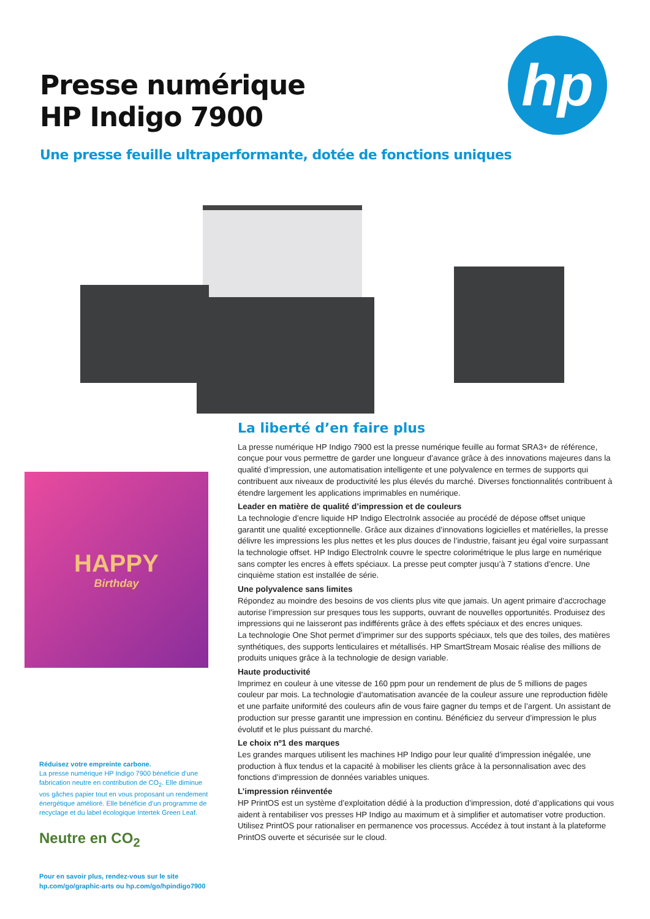Presse numérique
HP Indigo 7900
hp
Une presse feuille ultraperformante, dotée de fonctions uniques
HAPPY
Birthday
Réduisez votre empreinte carbone.
La presse numérique HP Indigo 7900 bénéficie d’une fabrication neutre en contribution de CO<sub>2</sub>. Elle diminue vos gâches papier tout en vous proposant un rendement énergétique amélioré. Elle bénéficie d’un programme de recyclage et du label écologique Intertek Green Leaf.
Neutre en CO<sub>2</sub>
Pour en savoir plus, rendez-vous sur le site
hp.com/go/graphic-arts ou hp.com/go/hpindigo7900
La liberté d’en faire plus
La presse numérique HP Indigo 7900 est la presse numérique feuille au format SRA3+ de référence, conçue pour vous permettre de garder une longueur d’avance grâce à des innovations majeures dans la qualité d’impression, une automatisation intelligente et une polyvalence en termes de supports qui contribuent aux niveaux de productivité les plus élevés du marché. Diverses fonctionnalités contribuent à étendre largement les applications imprimables en numérique.
Leader en matière de qualité d’impression et de couleurs
La technologie d’encre liquide HP Indigo ElectroInk associée au procédé de dépose offset unique garantit une qualité exceptionnelle. Grâce aux dizaines d’innovations logicielles et matérielles, la presse délivre les impressions les plus nettes et les plus douces de l’industrie, faisant jeu égal voire surpassant la technologie offset. HP Indigo ElectroInk couvre le spectre colorimétrique le plus large en numérique sans compter les encres à effets spéciaux. La presse peut compter jusqu’à 7 stations d’encre. Une cinquième station est installée de série.
Une polyvalence sans limites
Répondez au moindre des besoins de vos clients plus vite que jamais. Un agent primaire d’accrochage autorise l’impression sur presques tous les supports, ouvrant de nouvelles opportunités. Produisez des impressions qui ne laisseront pas indifférents grâce à des effets spéciaux et des encres uniques.
La technologie One Shot permet d’imprimer sur des supports spéciaux, tels que des toiles, des matières synthétiques, des supports lenticulaires et métallisés. HP SmartStream Mosaic réalise des millions de produits uniques grâce à la technologie de design variable.
Haute productivité
Imprimez en couleur à une vitesse de 160 ppm pour un rendement de plus de 5 millions de pages couleur par mois. La technologie d’automatisation avancée de la couleur assure une reproduction fidèle et une parfaite uniformité des couleurs afin de vous faire gagner du temps et de l’argent. Un assistant de production sur presse garantit une impression en continu. Bénéficiez du serveur d’impression le plus évolutif et le plus puissant du marché.
Le choix nº1 des marques
Les grandes marques utilisent les machines HP Indigo pour leur qualité d’impression inégalée, une production à flux tendus et la capacité à mobiliser les clients grâce à la personnalisation avec des fonctions d’impression de données variables uniques.
L’impression réinventée
HP PrintOS est un système d’exploitation dédié à la production d’impression, doté d’applications qui vous aident à rentabiliser vos presses HP Indigo au maximum et à simplifier et automatiser votre production. Utilisez PrintOS pour rationaliser en permanence vos processus. Accédez à tout instant à la plateforme PrintOS ouverte et sécurisée sur le cloud.